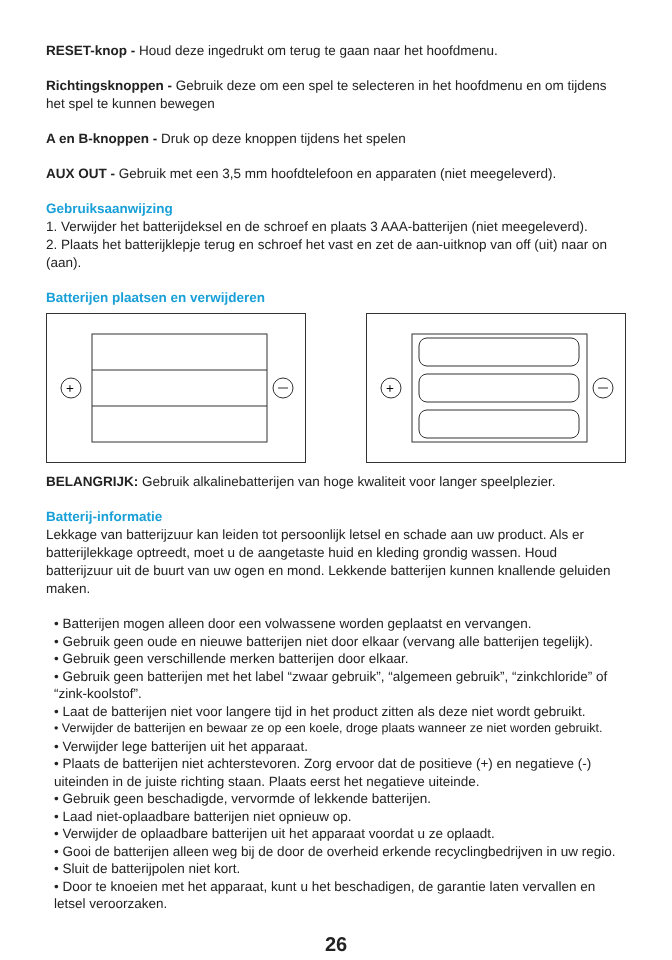RESET-knop - Houd deze ingedrukt om terug te gaan naar het hoofdmenu.
Richtingsknoppen - Gebruik deze om een spel te selecteren in het hoofdmenu en om tijdens het spel te kunnen bewegen
A en B-knoppen - Druk op deze knoppen tijdens het spelen
AUX OUT - Gebruik met een 3,5 mm hoofdtelefoon en apparaten (niet meegeleverd).
Gebruiksaanwijzing
1. Verwijder het batterijdeksel en de schroef en plaats 3 AAA-batterijen (niet meegeleverd).
2. Plaats het batterijklepje terug en schroef het vast en zet de aan-uitknop van off (uit) naar on (aan).
Batterijen plaatsen en verwijderen
+
+
BELANGRIJK: Gebruik alkalinebatterijen van hoge kwaliteit voor langer speelplezier.
Batterij-informatie
Lekkage van batterijzuur kan leiden tot persoonlijk letsel en schade aan uw product. Als er batterijlekkage optreedt, moet u de aangetaste huid en kleding grondig wassen. Houd batterijzuur uit de buurt van uw ogen en mond. Lekkende batterijen kunnen knallende geluiden maken.
• Batterijen mogen alleen door een volwassene worden geplaatst en vervangen.
• Gebruik geen oude en nieuwe batterijen niet door elkaar (vervang alle batterijen tegelijk).
• Gebruik geen verschillende merken batterijen door elkaar.
• Gebruik geen batterijen met het label “zwaar gebruik”, “algemeen gebruik”, “zinkchloride” of “zink-koolstof”.
• Laat de batterijen niet voor langere tijd in het product zitten als deze niet wordt gebruikt.
• Verwijder de batterijen en bewaar ze op een koele, droge plaats wanneer ze niet worden gebruikt.
• Verwijder lege batterijen uit het apparaat.
• Plaats de batterijen niet achterstevoren. Zorg ervoor dat de positieve (+) en negatieve (-) uiteinden in de juiste richting staan. Plaats eerst het negatieve uiteinde.
• Gebruik geen beschadigde, vervormde of lekkende batterijen.
• Laad niet-oplaadbare batterijen niet opnieuw op.
• Verwijder de oplaadbare batterijen uit het apparaat voordat u ze oplaadt.
• Gooi de batterijen alleen weg bij de door de overheid erkende recyclingbedrijven in uw regio.
• Sluit de batterijpolen niet kort.
• Door te knoeien met het apparaat, kunt u het beschadigen, de garantie laten vervallen en letsel veroorzaken.
26